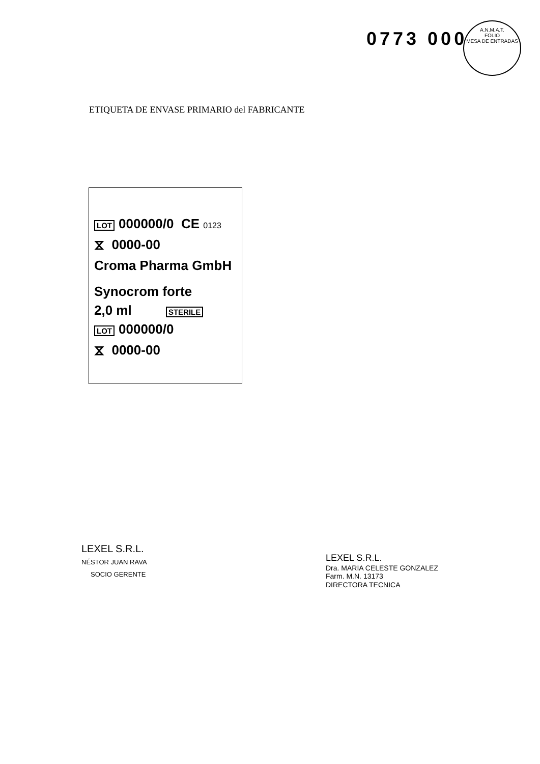0773 000
A.N.M.A.T.
FOLIO
MESA DE ENTRADAS
ETIQUETA DE ENVASE PRIMARIO del FABRICANTE
LOT 000000/0 CE 0123
⧖ 0000-00
Croma Pharma GmbH
Synocrom forte
2,0 ml STERILE
LOT 000000/0
⧖ 0000-00
LEXEL S.R.L.
NÉSTOR JUAN RAVA
SOCIO GERENTE
LEXEL S.R.L.
Dra. MARIA CELESTE GONZALEZ
Farm. M.N. 13173
DIRECTORA TECNICA